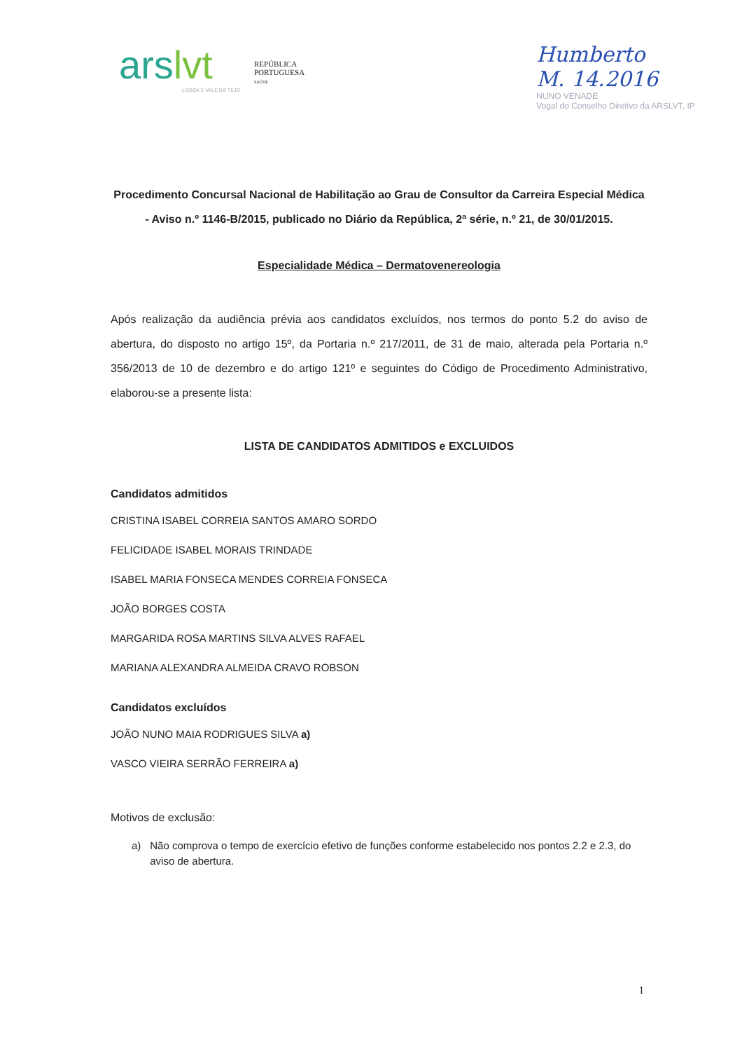arslvt
LISBOA E VALE DO TEJO
REPÚBLICA
PORTUGUESA
SAÚDE
Humberto
M. 14.2016
NUNO VENADE
Vogal do Conselho Diretivo da ARSLVT, IP
Procedimento Concursal Nacional de Habilitação ao Grau de Consultor da Carreira Especial Médica - Aviso n.º 1146-B/2015, publicado no Diário da República, 2ª série, n.º 21, de 30/01/2015.
Especialidade Médica – Dermatovenereologia
Após realização da audiência prévia aos candidatos excluídos, nos termos do ponto 5.2 do aviso de abertura, do disposto no artigo 15º, da Portaria n.º 217/2011, de 31 de maio, alterada pela Portaria n.º 356/2013 de 10 de dezembro e do artigo 121º e seguintes do Código de Procedimento Administrativo, elaborou-se a presente lista:
LISTA DE CANDIDATOS ADMITIDOS e EXCLUIDOS
Candidatos admitidos
CRISTINA ISABEL CORREIA SANTOS AMARO SORDO
FELICIDADE ISABEL MORAIS TRINDADE
ISABEL MARIA FONSECA MENDES CORREIA FONSECA
JOÃO BORGES COSTA
MARGARIDA ROSA MARTINS SILVA ALVES RAFAEL
MARIANA ALEXANDRA ALMEIDA CRAVO ROBSON
Candidatos excluídos
JOÃO NUNO MAIA RODRIGUES SILVA a)
VASCO VIEIRA SERRÃO FERREIRA a)
Motivos de exclusão:
a) Não comprova o tempo de exercício efetivo de funções conforme estabelecido nos pontos 2.2 e 2.3, do aviso de abertura.
1